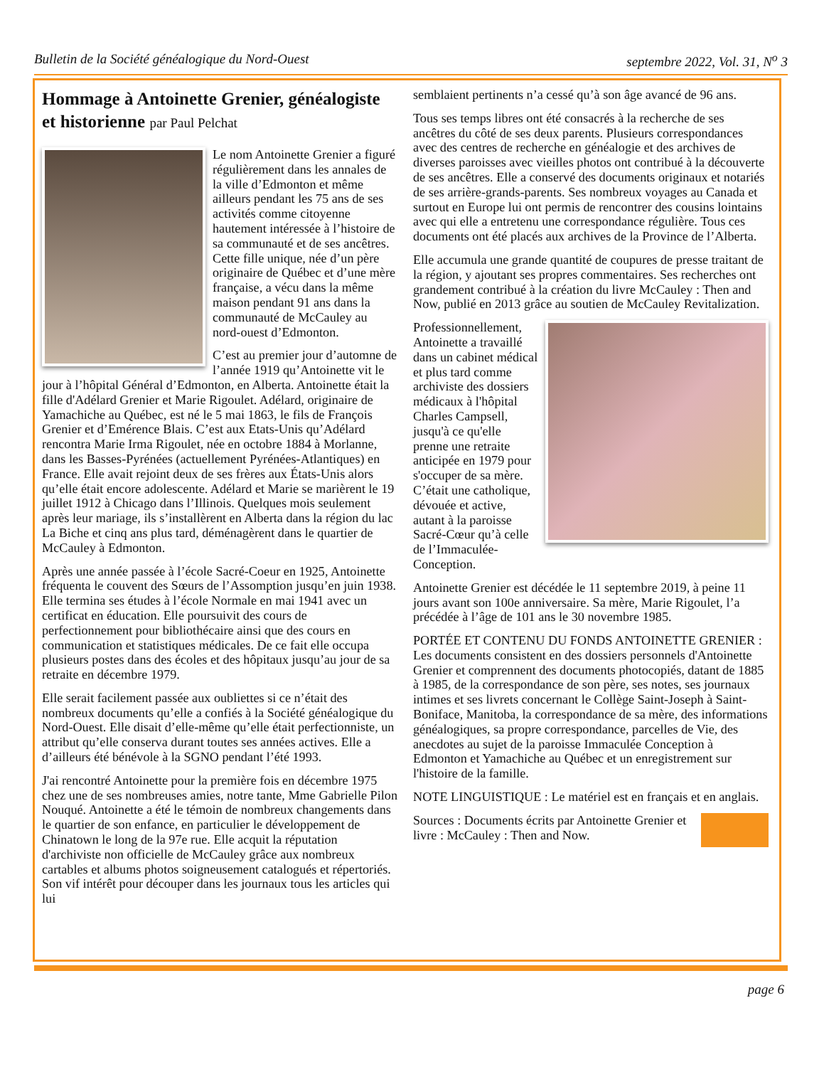Bulletin de la Société généalogique du Nord-Ouest septembre 2022, Vol. 31, N<sup>o</sup> 3
Hommage à Antoinette Grenier, généalogiste et historienne par Paul Pelchat
Le nom Antoinette Grenier a figuré régulièrement dans les annales de la ville d’Edmonton et même ailleurs pendant les 75 ans de ses activités comme citoyenne hautement intéressée à l’histoire de sa communauté et de ses ancêtres. Cette fille unique, née d’un père originaire de Québec et d’une mère française, a vécu dans la même maison pendant 91 ans dans la communauté de McCauley au nord-ouest d’Edmonton.
C’est au premier jour d’automne de l’année 1919 qu’Antoinette vit le jour à l’hôpital Général d’Edmonton, en Alberta. Antoinette était la fille d'Adélard Grenier et Marie Rigoulet. Adélard, originaire de Yamachiche au Québec, est né le 5 mai 1863, le fils de François Grenier et d’Emérence Blais. C’est aux Etats-Unis qu’Adélard rencontra Marie Irma Rigoulet, née en octobre 1884 à Morlanne, dans les Basses-Pyrénées (actuellement Pyrénées-Atlantiques) en France. Elle avait rejoint deux de ses frères aux États-Unis alors qu’elle était encore adolescente. Adélard et Marie se marièrent le 19 juillet 1912 à Chicago dans l’Illinois. Quelques mois seulement après leur mariage, ils s’installèrent en Alberta dans la région du lac La Biche et cinq ans plus tard, déménagèrent dans le quartier de McCauley à Edmonton.
Après une année passée à l’école Sacré-Coeur en 1925, Antoinette fréquenta le couvent des Sœurs de l’Assomption jusqu’en juin 1938. Elle termina ses études à l’école Normale en mai 1941 avec un certificat en éducation. Elle poursuivit des cours de perfectionnement pour bibliothécaire ainsi que des cours en communication et statistiques médicales. De ce fait elle occupa plusieurs postes dans des écoles et des hôpitaux jusqu’au jour de sa retraite en décembre 1979.
Elle serait facilement passée aux oubliettes si ce n’était des nombreux documents qu’elle a confiés à la Société généalogique du Nord-Ouest. Elle disait d’elle-même qu’elle était perfectionniste, un attribut qu’elle conserva durant toutes ses années actives. Elle a d’ailleurs été bénévole à la SGNO pendant l’été 1993.
J'ai rencontré Antoinette pour la première fois en décembre 1975 chez une de ses nombreuses amies, notre tante, Mme Gabrielle Pilon Nouqué. Antoinette a été le témoin de nombreux changements dans le quartier de son enfance, en particulier le développement de Chinatown le long de la 97e rue. Elle acquit la réputation d'archiviste non officielle de McCauley grâce aux nombreux cartables et albums photos soigneusement catalogués et répertoriés. Son vif intérêt pour découper dans les journaux tous les articles qui lui
semblaient pertinents n’a cessé qu’à son âge avancé de 96 ans.
Tous ses temps libres ont été consacrés à la recherche de ses ancêtres du côté de ses deux parents. Plusieurs correspondances avec des centres de recherche en généalogie et des archives de diverses paroisses avec vieilles photos ont contribué à la découverte de ses ancêtres. Elle a conservé des documents originaux et notariés de ses arrière-grands-parents. Ses nombreux voyages au Canada et surtout en Europe lui ont permis de rencontrer des cousins lointains avec qui elle a entretenu une correspondance régulière. Tous ces documents ont été placés aux archives de la Province de l’Alberta.
Elle accumula une grande quantité de coupures de presse traitant de la région, y ajoutant ses propres commentaires. Ses recherches ont grandement contribué à la création du livre McCauley : Then and Now, publié en 2013 grâce au soutien de McCauley Revitalization.
Professionnellement, Antoinette a travaillé dans un cabinet médical et plus tard comme archiviste des dossiers médicaux à l'hôpital Charles Campsell, jusqu'à ce qu'elle prenne une retraite anticipée en 1979 pour s'occuper de sa mère. C’était une catholique, dévouée et active, autant à la paroisse Sacré-Cœur qu’à celle de l’Immaculée-Conception.
Antoinette Grenier est décédée le 11 septembre 2019, à peine 11 jours avant son 100e anniversaire. Sa mère, Marie Rigoulet, l’a précédée à l’âge de 101 ans le 30 novembre 1985.
PORTÉE ET CONTENU DU FONDS ANTOINETTE GRENIER : Les documents consistent en des dossiers personnels d'Antoinette Grenier et comprennent des documents photocopiés, datant de 1885 à 1985, de la correspondance de son père, ses notes, ses journaux intimes et ses livrets concernant le Collège Saint-Joseph à Saint-Boniface, Manitoba, la correspondance de sa mère, des informations généalogiques, sa propre correspondance, parcelles de Vie, des anecdotes au sujet de la paroisse Immaculée Conception à Edmonton et Yamachiche au Québec et un enregistrement sur l'histoire de la famille.
NOTE LINGUISTIQUE : Le matériel est en français et en anglais.
Sources : Documents écrits par Antoinette Grenier et livre : McCauley : Then and Now.
page 6